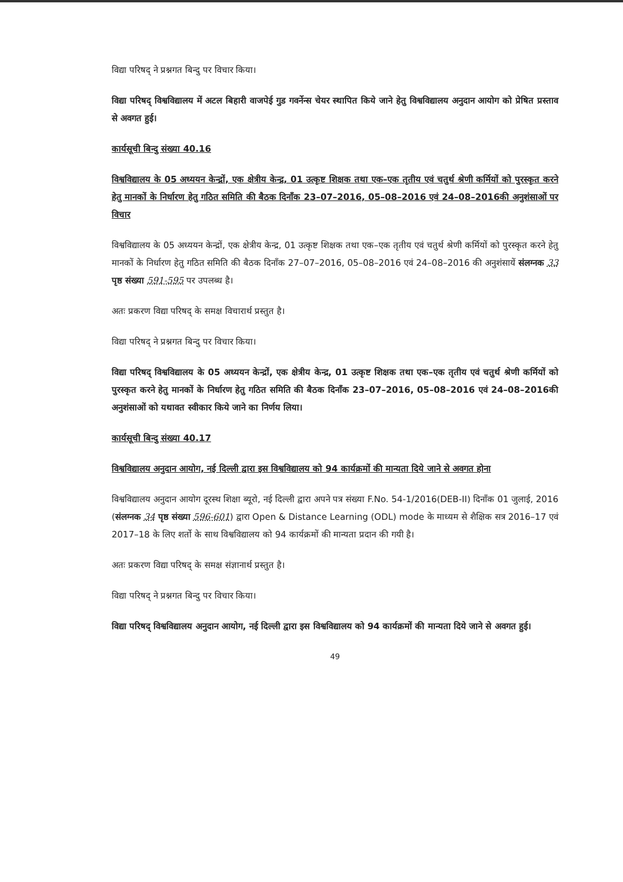विद्या परिषद् ने प्रश्नगत बिन्दु पर विचार किया।
विद्या परिषद् विश्वविद्यालय में अटल बिहारी वाजपेई गुड गवर्नेन्स चेयर स्थापित किये जाने हेतु विश्वविद्यालय अनुदान आयोग को प्रेषित प्रस्ताव से अवगत हुई।
कार्यसूची बिन्दु संख्या 40.16
विश्वविद्यालय के 05 अध्ययन केन्द्रों, एक क्षेत्रीय केन्द्र, 01 उत्कृष्ट शिक्षक तथा एक–एक तृतीय एवं चतुर्थ श्रेणी कर्मियों को पुरस्कृत करने हेतु मानकों के निर्धारण हेतु गठित समिति की बैठक दिनाँक 23–07–2016, 05–08–2016 एवं 24–08–2016की अनुशंसाओं पर विचार
विश्वविद्यालय के 05 अध्ययन केन्द्रों, एक क्षेत्रीय केन्द्र, 01 उत्कृष्ट शिक्षक तथा एक–एक तृतीय एवं चतुर्थ श्रेणी कर्मियों को पुरस्कृत करने हेतु मानकों के निर्धारण हेतु गठित समिति की बैठक दिनाँक 27–07–2016, 05–08–2016 एवं 24–08–2016 की अनुशंसायें संलग्नक 33 पृष्ठ संख्या 591-595 पर उपलब्ध है।
अतः प्रकरण विद्या परिषद् के समक्ष विचारार्थ प्रस्तुत है।
विद्या परिषद् ने प्रश्नगत बिन्दु पर विचार किया।
विद्या परिषद् विश्वविद्यालय के 05 अध्ययन केन्द्रों, एक क्षेत्रीय केन्द्र, 01 उत्कृष्ट शिक्षक तथा एक–एक तृतीय एवं चतुर्थ श्रेणी कर्मियों को पुरस्कृत करने हेतु मानकों के निर्धारण हेतु गठित समिति की बैठक दिनाँक 23–07–2016, 05–08–2016 एवं 24–08–2016की अनुशंसाओं को यथावत स्वीकार किये जाने का निर्णय लिया।
कार्यसूची बिन्दु संख्या 40.17
विश्वविद्यालय अनुदान आयोग, नई दिल्ली द्वारा इस विश्वविद्यालय को 94 कार्यक्रमों की मान्यता दिये जाने से अवगत होना
विश्वविद्यालय अनुदान आयोग दूरस्थ शिक्षा ब्यूरो, नई दिल्ली द्वारा अपने पत्र संख्या F.No. 54-1/2016(DEB-II) दिनाँक 01 जुलाई, 2016 (संलग्नक 34 पृष्ठ संख्या 596-601) द्वारा Open & Distance Learning (ODL) mode के माध्यम से शैक्षिक सत्र 2016–17 एवं 2017–18 के लिए शर्तो के साथ विश्वविद्यालय को 94 कार्यक्रमों की मान्यता प्रदान की गयी है।
अतः प्रकरण विद्या परिषद् के समक्ष संज्ञानार्थ प्रस्तुत है।
विद्या परिषद् ने प्रश्नगत बिन्दु पर विचार किया।
विद्या परिषद् विश्वविद्यालय अनुदान आयोग, नई दिल्ली द्वारा इस विश्वविद्यालय को 94 कार्यक्रमों की मान्यता दिये जाने से अवगत हुई।
49